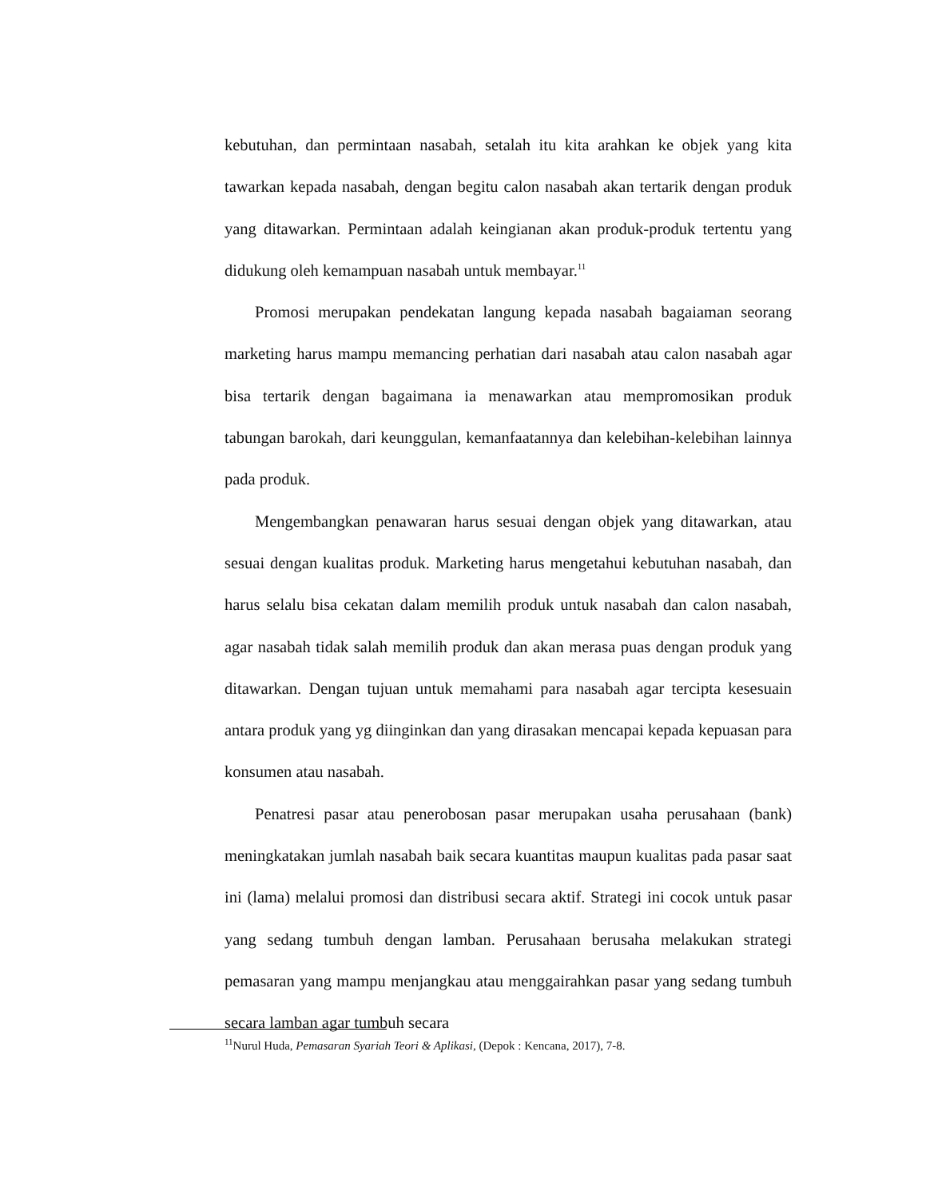kebutuhan, dan permintaan nasabah, setalah itu kita arahkan ke objek yang kita tawarkan kepada nasabah, dengan begitu calon nasabah akan tertarik dengan produk yang ditawarkan. Permintaan adalah keingianan akan produk-produk tertentu yang didukung oleh kemampuan nasabah untuk membayar.<sup>11</sup>
Promosi merupakan pendekatan langung kepada nasabah bagaiaman seorang marketing harus mampu memancing perhatian dari nasabah atau calon nasabah agar bisa tertarik dengan bagaimana ia menawarkan atau mempromosikan produk tabungan barokah, dari keunggulan, kemanfaatannya dan kelebihan-kelebihan lainnya pada produk.
Mengembangkan penawaran harus sesuai dengan objek yang ditawarkan, atau sesuai dengan kualitas produk. Marketing harus mengetahui kebutuhan nasabah, dan harus selalu bisa cekatan dalam memilih produk untuk nasabah dan calon nasabah, agar nasabah tidak salah memilih produk dan akan merasa puas dengan produk yang ditawarkan. Dengan tujuan untuk memahami para nasabah agar tercipta kesesuain antara produk yang yg diinginkan dan yang dirasakan mencapai kepada kepuasan para konsumen atau nasabah.
Penatresi pasar atau penerobosan pasar merupakan usaha perusahaan (bank) meningkatakan jumlah nasabah baik secara kuantitas maupun kualitas pada pasar saat ini (lama) melalui promosi dan distribusi secara aktif. Strategi ini cocok untuk pasar yang sedang tumbuh dengan lamban. Perusahaan berusaha melakukan strategi pemasaran yang mampu menjangkau atau menggairahkan pasar yang sedang tumbuh secara lamban agar tumbuh secara
<sup>11</sup> Nurul Huda, Pemasaran Syariah Teori & Aplikasi, (Depok : Kencana, 2017), 7-8.